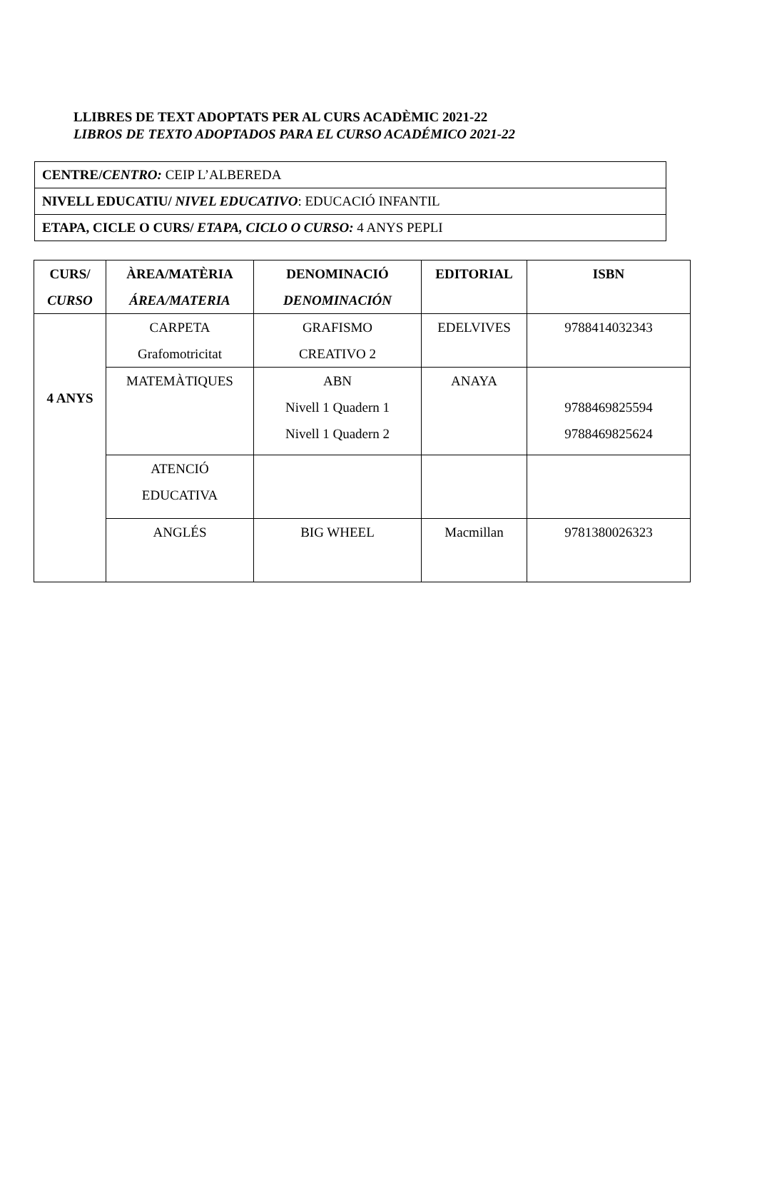LLIBRES DE TEXT ADOPTATS PER AL CURS ACADÈMIC 2021-22
LIBROS DE TEXTO ADOPTADOS PARA EL CURSO ACADÉMICO 2021-22
| CENTRE/ CENTRO: CEIP L’ALBEREDA |
| NIVELL EDUCATIU/ NIVEL EDUCATIVO : EDUCACIÓ INFANTIL |
| ETAPA, CICLE O CURS/ ETAPA, CICLO O CURSO: 4 ANYS PEPLI |
| CURS/ CURSO | ÀREA/MATÈRIA ÁREA/MATERIA | DENOMINACIÓ DENOMINACIÓN | EDITORIAL | ISBN |
| --- | --- | --- | --- | --- |
| 4 ANYS | CARPETA Grafomotricitat | GRAFISMO CREATIVO 2 | EDELVIVES | 9788414032343 |
| | MATEMÀTIQUES | ABN Nivell 1 Quadern 1 Nivell 1 Quadern 2 | ANAYA | 9788469825594 9788469825624 |
| | ATENCIÓ EDUCATIVA | | | |
| | ANGLÉS | BIG WHEEL | Macmillan | 9781380026323 |